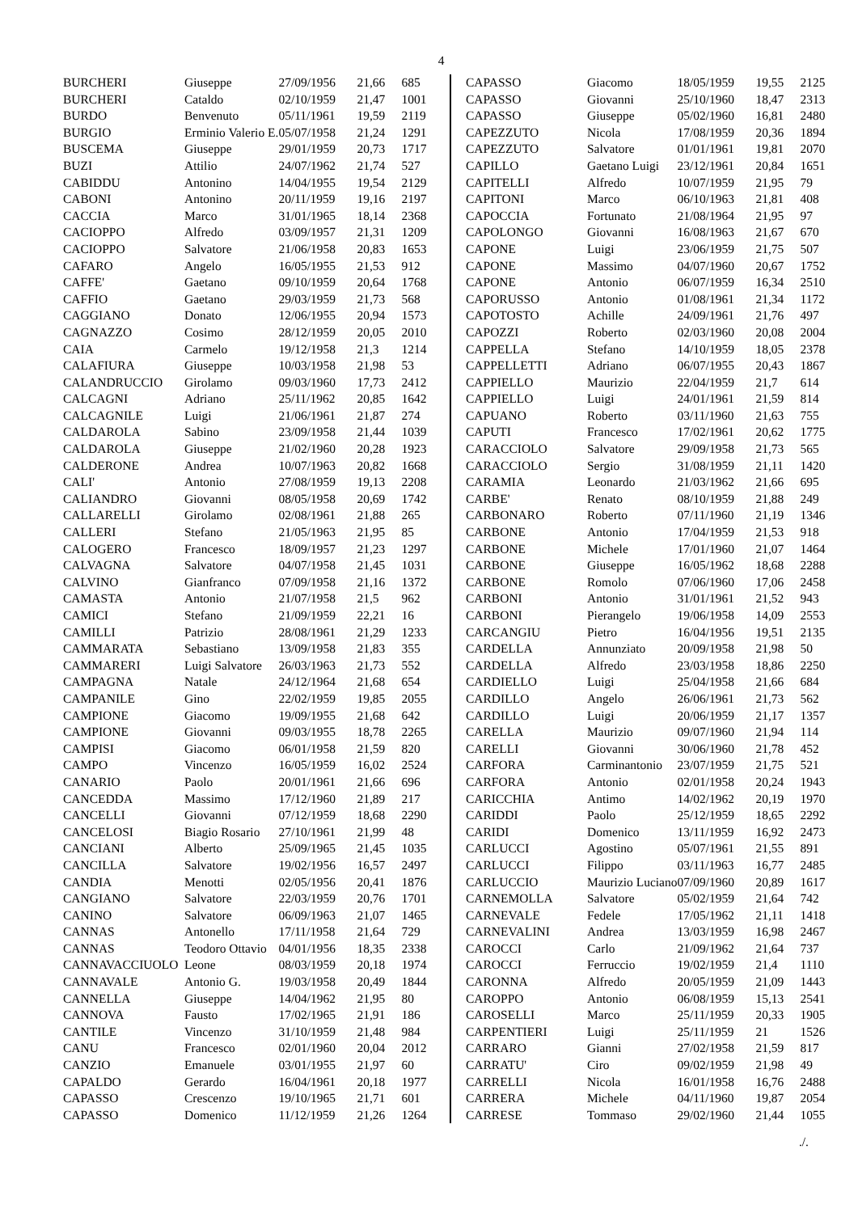4
| BURCHERI | Giuseppe | 27/09/1956 | 21,66 | 685 |
| BURCHERI | Cataldo | 02/10/1959 | 21,47 | 1001 |
| BURDO | Benvenuto | 05/11/1961 | 19,59 | 2119 |
| BURGIO | Erminio Valerio E. | 05/07/1958 | 21,24 | 1291 |
| BUSCEMA | Giuseppe | 29/01/1959 | 20,73 | 1717 |
| BUZI | Attilio | 24/07/1962 | 21,74 | 527 |
| CABIDDU | Antonino | 14/04/1955 | 19,54 | 2129 |
| CABONI | Antonino | 20/11/1959 | 19,16 | 2197 |
| CACCIA | Marco | 31/01/1965 | 18,14 | 2368 |
| CACIOPPO | Alfredo | 03/09/1957 | 21,31 | 1209 |
| CACIOPPO | Salvatore | 21/06/1958 | 20,83 | 1653 |
| CAFARO | Angelo | 16/05/1955 | 21,53 | 912 |
| CAFFE' | Gaetano | 09/10/1959 | 20,64 | 1768 |
| CAFFIO | Gaetano | 29/03/1959 | 21,73 | 568 |
| CAGGIANO | Donato | 12/06/1955 | 20,94 | 1573 |
| CAGNAZZO | Cosimo | 28/12/1959 | 20,05 | 2010 |
| CAIA | Carmelo | 19/12/1958 | 21,3 | 1214 |
| CALAFIURA | Giuseppe | 10/03/1958 | 21,98 | 53 |
| CALANDRUCCIO | Girolamo | 09/03/1960 | 17,73 | 2412 |
| CALCAGNI | Adriano | 25/11/1962 | 20,85 | 1642 |
| CALCAGNILE | Luigi | 21/06/1961 | 21,87 | 274 |
| CALDAROLA | Sabino | 23/09/1958 | 21,44 | 1039 |
| CALDAROLA | Giuseppe | 21/02/1960 | 20,28 | 1923 |
| CALDERONE | Andrea | 10/07/1963 | 20,82 | 1668 |
| CALI' | Antonio | 27/08/1959 | 19,13 | 2208 |
| CALIANDRO | Giovanni | 08/05/1958 | 20,69 | 1742 |
| CALLARELLI | Girolamo | 02/08/1961 | 21,88 | 265 |
| CALLERI | Stefano | 21/05/1963 | 21,95 | 85 |
| CALOGERO | Francesco | 18/09/1957 | 21,23 | 1297 |
| CALVAGNA | Salvatore | 04/07/1958 | 21,45 | 1031 |
| CALVINO | Gianfranco | 07/09/1958 | 21,16 | 1372 |
| CAMASTA | Antonio | 21/07/1958 | 21,5 | 962 |
| CAMICI | Stefano | 21/09/1959 | 22,21 | 16 |
| CAMILLI | Patrizio | 28/08/1961 | 21,29 | 1233 |
| CAMMARATA | Sebastiano | 13/09/1958 | 21,83 | 355 |
| CAMMARERI | Luigi Salvatore | 26/03/1963 | 21,73 | 552 |
| CAMPAGNA | Natale | 24/12/1964 | 21,68 | 654 |
| CAMPANILE | Gino | 22/02/1959 | 19,85 | 2055 |
| CAMPIONE | Giacomo | 19/09/1955 | 21,68 | 642 |
| CAMPIONE | Giovanni | 09/03/1955 | 18,78 | 2265 |
| CAMPISI | Giacomo | 06/01/1958 | 21,59 | 820 |
| CAMPO | Vincenzo | 16/05/1959 | 16,02 | 2524 |
| CANARIO | Paolo | 20/01/1961 | 21,66 | 696 |
| CANCEDDA | Massimo | 17/12/1960 | 21,89 | 217 |
| CANCELLI | Giovanni | 07/12/1959 | 18,68 | 2290 |
| CANCELOSI | Biagio Rosario | 27/10/1961 | 21,99 | 48 |
| CANCIANI | Alberto | 25/09/1965 | 21,45 | 1035 |
| CANCILLA | Salvatore | 19/02/1956 | 16,57 | 2497 |
| CANDIA | Menotti | 02/05/1956 | 20,41 | 1876 |
| CANGIANO | Salvatore | 22/03/1959 | 20,76 | 1701 |
| CANINO | Salvatore | 06/09/1963 | 21,07 | 1465 |
| CANNAS | Antonello | 17/11/1958 | 21,64 | 729 |
| CANNAS | Teodoro Ottavio | 04/01/1956 | 18,35 | 2338 |
| CANNAVACCIUOLO | Leone | 08/03/1959 | 20,18 | 1974 |
| CANNAVALE | Antonio G. | 19/03/1958 | 20,49 | 1844 |
| CANNELLA | Giuseppe | 14/04/1962 | 21,95 | 80 |
| CANNOVA | Fausto | 17/02/1965 | 21,91 | 186 |
| CANTILE | Vincenzo | 31/10/1959 | 21,48 | 984 |
| CANU | Francesco | 02/01/1960 | 20,04 | 2012 |
| CANZIO | Emanuele | 03/01/1955 | 21,97 | 60 |
| CAPALDO | Gerardo | 16/04/1961 | 20,18 | 1977 |
| CAPASSO | Crescenzo | 19/10/1965 | 21,71 | 601 |
| CAPASSO | Domenico | 11/12/1959 | 21,26 | 1264 |
| CAPASSO | Giacomo | 18/05/1959 | 19,55 | 2125 |
| CAPASSO | Giovanni | 25/10/1960 | 18,47 | 2313 |
| CAPASSO | Giuseppe | 05/02/1960 | 16,81 | 2480 |
| CAPEZZUTO | Nicola | 17/08/1959 | 20,36 | 1894 |
| CAPEZZUTO | Salvatore | 01/01/1961 | 19,81 | 2070 |
| CAPILLO | Gaetano Luigi | 23/12/1961 | 20,84 | 1651 |
| CAPITELLI | Alfredo | 10/07/1959 | 21,95 | 79 |
| CAPITONI | Marco | 06/10/1963 | 21,81 | 408 |
| CAPOCCIA | Fortunato | 21/08/1964 | 21,95 | 97 |
| CAPOLONGO | Giovanni | 16/08/1963 | 21,67 | 670 |
| CAPONE | Luigi | 23/06/1959 | 21,75 | 507 |
| CAPONE | Massimo | 04/07/1960 | 20,67 | 1752 |
| CAPONE | Antonio | 06/07/1959 | 16,34 | 2510 |
| CAPORUSSO | Antonio | 01/08/1961 | 21,34 | 1172 |
| CAPOTOSTO | Achille | 24/09/1961 | 21,76 | 497 |
| CAPOZZI | Roberto | 02/03/1960 | 20,08 | 2004 |
| CAPPELLA | Stefano | 14/10/1959 | 18,05 | 2378 |
| CAPPELLETTI | Adriano | 06/07/1955 | 20,43 | 1867 |
| CAPPIELLO | Maurizio | 22/04/1959 | 21,7 | 614 |
| CAPPIELLO | Luigi | 24/01/1961 | 21,59 | 814 |
| CAPUANO | Roberto | 03/11/1960 | 21,63 | 755 |
| CAPUTI | Francesco | 17/02/1961 | 20,62 | 1775 |
| CARACCIOLO | Salvatore | 29/09/1958 | 21,73 | 565 |
| CARACCIOLO | Sergio | 31/08/1959 | 21,11 | 1420 |
| CARAMIA | Leonardo | 21/03/1962 | 21,66 | 695 |
| CARBE' | Renato | 08/10/1959 | 21,88 | 249 |
| CARBONARO | Roberto | 07/11/1960 | 21,19 | 1346 |
| CARBONE | Antonio | 17/04/1959 | 21,53 | 918 |
| CARBONE | Michele | 17/01/1960 | 21,07 | 1464 |
| CARBONE | Giuseppe | 16/05/1962 | 18,68 | 2288 |
| CARBONE | Romolo | 07/06/1960 | 17,06 | 2458 |
| CARBONI | Antonio | 31/01/1961 | 21,52 | 943 |
| CARBONI | Pierangelo | 19/06/1958 | 14,09 | 2553 |
| CARCANGIU | Pietro | 16/04/1956 | 19,51 | 2135 |
| CARDELLA | Annunziato | 20/09/1958 | 21,98 | 50 |
| CARDELLA | Alfredo | 23/03/1958 | 18,86 | 2250 |
| CARDIELLO | Luigi | 25/04/1958 | 21,66 | 684 |
| CARDILLO | Angelo | 26/06/1961 | 21,73 | 562 |
| CARDILLO | Luigi | 20/06/1959 | 21,17 | 1357 |
| CARELLA | Maurizio | 09/07/1960 | 21,94 | 114 |
| CARELLI | Giovanni | 30/06/1960 | 21,78 | 452 |
| CARFORA | Carminantonio | 23/07/1959 | 21,75 | 521 |
| CARFORA | Antonio | 02/01/1958 | 20,24 | 1943 |
| CARICCHIA | Antimo | 14/02/1962 | 20,19 | 1970 |
| CARIDDI | Paolo | 25/12/1959 | 18,65 | 2292 |
| CARIDI | Domenico | 13/11/1959 | 16,92 | 2473 |
| CARLUCCI | Agostino | 05/07/1961 | 21,55 | 891 |
| CARLUCCI | Filippo | 03/11/1963 | 16,77 | 2485 |
| CARLUCCIO | Maurizio Luciano | 07/09/1960 | 20,89 | 1617 |
| CARNEMOLLA | Salvatore | 05/02/1959 | 21,64 | 742 |
| CARNEVALE | Fedele | 17/05/1962 | 21,11 | 1418 |
| CARNEVALINI | Andrea | 13/03/1959 | 16,98 | 2467 |
| CAROCCI | Carlo | 21/09/1962 | 21,64 | 737 |
| CAROCCI | Ferruccio | 19/02/1959 | 21,4 | 1110 |
| CARONNA | Alfredo | 20/05/1959 | 21,09 | 1443 |
| CAROPPO | Antonio | 06/08/1959 | 15,13 | 2541 |
| CAROSELLI | Marco | 25/11/1959 | 20,33 | 1905 |
| CARPENTIERI | Luigi | 25/11/1959 | 21 | 1526 |
| CARRARO | Gianni | 27/02/1958 | 21,59 | 817 |
| CARRATU' | Ciro | 09/02/1959 | 21,98 | 49 |
| CARRELLI | Nicola | 16/01/1958 | 16,76 | 2488 |
| CARRERA | Michele | 04/11/1960 | 19,87 | 2054 |
| CARRESE | Tommaso | 29/02/1960 | 21,44 | 1055 |
./.